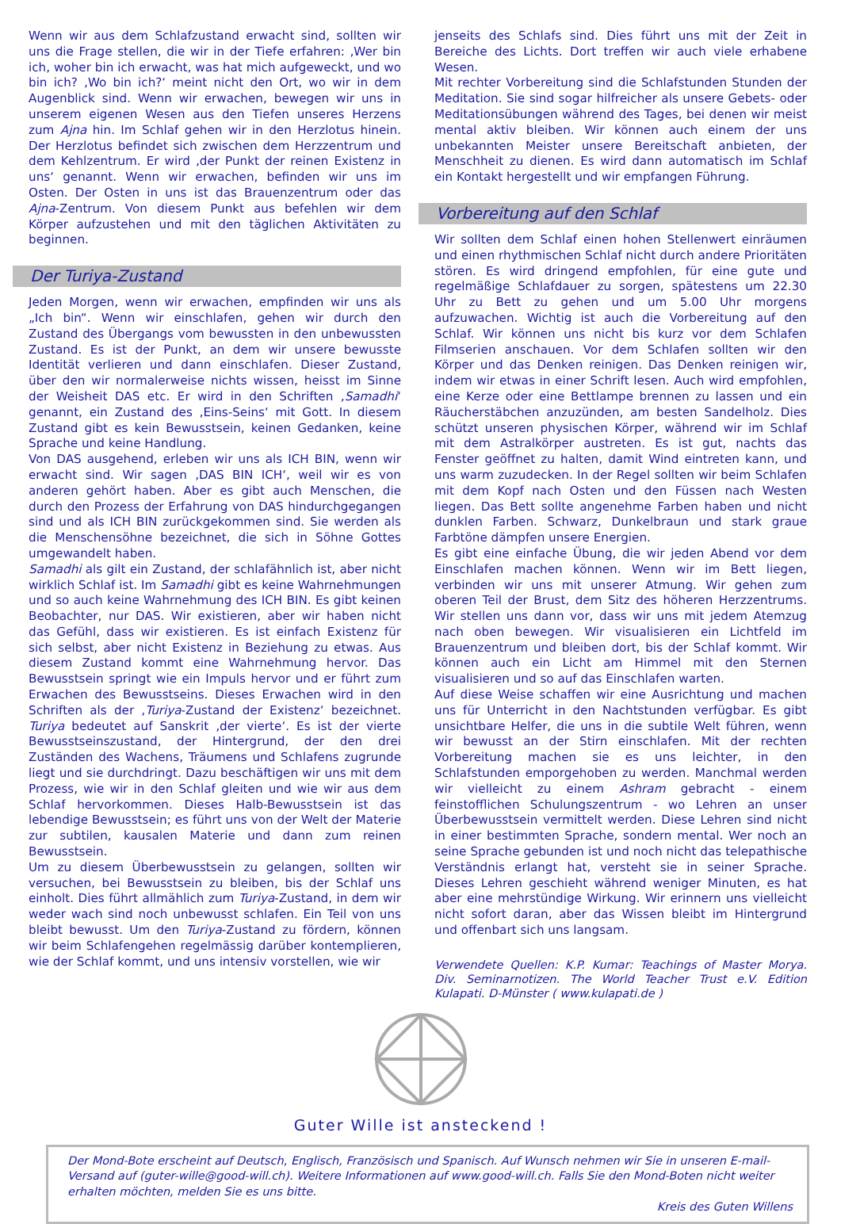Wenn wir aus dem Schlafzustand erwacht sind, sollten wir uns die Frage stellen, die wir in der Tiefe erfahren: ‚Wer bin ich, woher bin ich erwacht, was hat mich aufgeweckt, und wo bin ich? ‚Wo bin ich?‘ meint nicht den Ort, wo wir in dem Augenblick sind. Wenn wir erwachen, bewegen wir uns in unserem eigenen Wesen aus den Tiefen unseres Herzens zum Ajna hin. Im Schlaf gehen wir in den Herzlotus hinein. Der Herzlotus befindet sich zwischen dem Herzzentrum und dem Kehlzentrum. Er wird ‚der Punkt der reinen Existenz in uns‘ genannt. Wenn wir erwachen, befinden wir uns im Osten. Der Osten in uns ist das Brauenzentrum oder das Ajna-Zentrum. Von diesem Punkt aus befehlen wir dem Körper aufzustehen und mit den täglichen Aktivitäten zu beginnen.
Der Turiya-Zustand
Jeden Morgen, wenn wir erwachen, empfinden wir uns als „Ich bin“. Wenn wir einschlafen, gehen wir durch den Zustand des Übergangs vom bewussten in den unbewussten Zustand. Es ist der Punkt, an dem wir unsere bewusste Identität verlieren und dann einschlafen. Dieser Zustand, über den wir normalerweise nichts wissen, heisst im Sinne der Weisheit DAS etc. Er wird in den Schriften ‚Samadhi‘ genannt, ein Zustand des ‚Eins-Seins‘ mit Gott. In diesem Zustand gibt es kein Bewusstsein, keinen Gedanken, keine Sprache und keine Handlung.
Von DAS ausgehend, erleben wir uns als ICH BIN, wenn wir erwacht sind. Wir sagen ‚DAS BIN ICH‘, weil wir es von anderen gehört haben. Aber es gibt auch Menschen, die durch den Prozess der Erfahrung von DAS hindurchgegangen sind und als ICH BIN zurückgekommen sind. Sie werden als die Menschensöhne bezeichnet, die sich in Söhne Gottes umgewandelt haben.
Samadhi als gilt ein Zustand, der schlafähnlich ist, aber nicht wirklich Schlaf ist. Im Samadhi gibt es keine Wahrnehmungen und so auch keine Wahrnehmung des ICH BIN. Es gibt keinen Beobachter, nur DAS. Wir existieren, aber wir haben nicht das Gefühl, dass wir existieren. Es ist einfach Existenz für sich selbst, aber nicht Existenz in Beziehung zu etwas. Aus diesem Zustand kommt eine Wahrnehmung hervor. Das Bewusstsein springt wie ein Impuls hervor und er führt zum Erwachen des Bewusstseins. Dieses Erwachen wird in den Schriften als der ‚Turiya-Zustand der Existenz‘ bezeichnet. Turiya bedeutet auf Sanskrit ‚der vierte‘. Es ist der vierte Bewusstseinszustand, der Hintergrund, der den drei Zuständen des Wachens, Träumens und Schlafens zugrunde liegt und sie durchdringt. Dazu beschäftigen wir uns mit dem Prozess, wie wir in den Schlaf gleiten und wie wir aus dem Schlaf hervorkommen. Dieses Halb-Bewusstsein ist das lebendige Bewusstsein; es führt uns von der Welt der Materie zur subtilen, kausalen Materie und dann zum reinen Bewusstsein.
Um zu diesem Überbewusstsein zu gelangen, sollten wir versuchen, bei Bewusstsein zu bleiben, bis der Schlaf uns einholt. Dies führt allmählich zum Turiya-Zustand, in dem wir weder wach sind noch unbewusst schlafen. Ein Teil von uns bleibt bewusst. Um den Turiya-Zustand zu fördern, können wir beim Schlafengehen regelmässig darüber kontemplieren, wie der Schlaf kommt, und uns intensiv vorstellen, wie wir
jenseits des Schlafs sind. Dies führt uns mit der Zeit in Bereiche des Lichts. Dort treffen wir auch viele erhabene Wesen.
Mit rechter Vorbereitung sind die Schlafstunden Stunden der Meditation. Sie sind sogar hilfreicher als unsere Gebets- oder Meditationsübungen während des Tages, bei denen wir meist mental aktiv bleiben. Wir können auch einem der uns unbekannten Meister unsere Bereitschaft anbieten, der Menschheit zu dienen. Es wird dann automatisch im Schlaf ein Kontakt hergestellt und wir empfangen Führung.
Vorbereitung auf den Schlaf
Wir sollten dem Schlaf einen hohen Stellenwert einräumen und einen rhythmischen Schlaf nicht durch andere Prioritäten stören. Es wird dringend empfohlen, für eine gute und regelmäßige Schlafdauer zu sorgen, spätestens um 22.30 Uhr zu Bett zu gehen und um 5.00 Uhr morgens aufzuwachen. Wichtig ist auch die Vorbereitung auf den Schlaf. Wir können uns nicht bis kurz vor dem Schlafen Filmserien anschauen. Vor dem Schlafen sollten wir den Körper und das Denken reinigen. Das Denken reinigen wir, indem wir etwas in einer Schrift lesen. Auch wird empfohlen, eine Kerze oder eine Bettlampe brennen zu lassen und ein Räucherstäbchen anzuzünden, am besten Sandelholz. Dies schützt unseren physischen Körper, während wir im Schlaf mit dem Astralkörper austreten. Es ist gut, nachts das Fenster geöffnet zu halten, damit Wind eintreten kann, und uns warm zuzudecken. In der Regel sollten wir beim Schlafen mit dem Kopf nach Osten und den Füssen nach Westen liegen. Das Bett sollte angenehme Farben haben und nicht dunklen Farben. Schwarz, Dunkelbraun und stark graue Farbtöne dämpfen unsere Energien.
Es gibt eine einfache Übung, die wir jeden Abend vor dem Einschlafen machen können. Wenn wir im Bett liegen, verbinden wir uns mit unserer Atmung. Wir gehen zum oberen Teil der Brust, dem Sitz des höheren Herzzentrums. Wir stellen uns dann vor, dass wir uns mit jedem Atemzug nach oben bewegen. Wir visualisieren ein Lichtfeld im Brauenzentrum und bleiben dort, bis der Schlaf kommt. Wir können auch ein Licht am Himmel mit den Sternen visualisieren und so auf das Einschlafen warten.
Auf diese Weise schaffen wir eine Ausrichtung und machen uns für Unterricht in den Nachtstunden verfügbar. Es gibt unsichtbare Helfer, die uns in die subtile Welt führen, wenn wir bewusst an der Stirn einschlafen. Mit der rechten Vorbereitung machen sie es uns leichter, in den Schlafstunden emporgehoben zu werden. Manchmal werden wir vielleicht zu einem Ashram gebracht - einem feinstofflichen Schulungszentrum - wo Lehren an unser Überbewusstsein vermittelt werden. Diese Lehren sind nicht in einer bestimmten Sprache, sondern mental. Wer noch an seine Sprache gebunden ist und noch nicht das telepathische Verständnis erlangt hat, versteht sie in seiner Sprache. Dieses Lehren geschieht während weniger Minuten, es hat aber eine mehrstündige Wirkung. Wir erinnern uns vielleicht nicht sofort daran, aber das Wissen bleibt im Hintergrund und offenbart sich uns langsam.
Verwendete Quellen: K.P. Kumar: Teachings of Master Morya. Div. Seminarnotizen. The World Teacher Trust e.V. Edition Kulapati. D-Münster ( www.kulapati.de )
Guter Wille ist ansteckend !
Der Mond-Bote erscheint auf Deutsch, Englisch, Französisch und Spanisch. Auf Wunsch nehmen wir Sie in unseren E-mail-Versand auf (guter-wille@good-will.ch). Weitere Informationen auf www.good-will.ch. Falls Sie den Mond-Boten nicht weiter erhalten möchten, melden Sie es uns bitte.
Kreis des Guten Willens